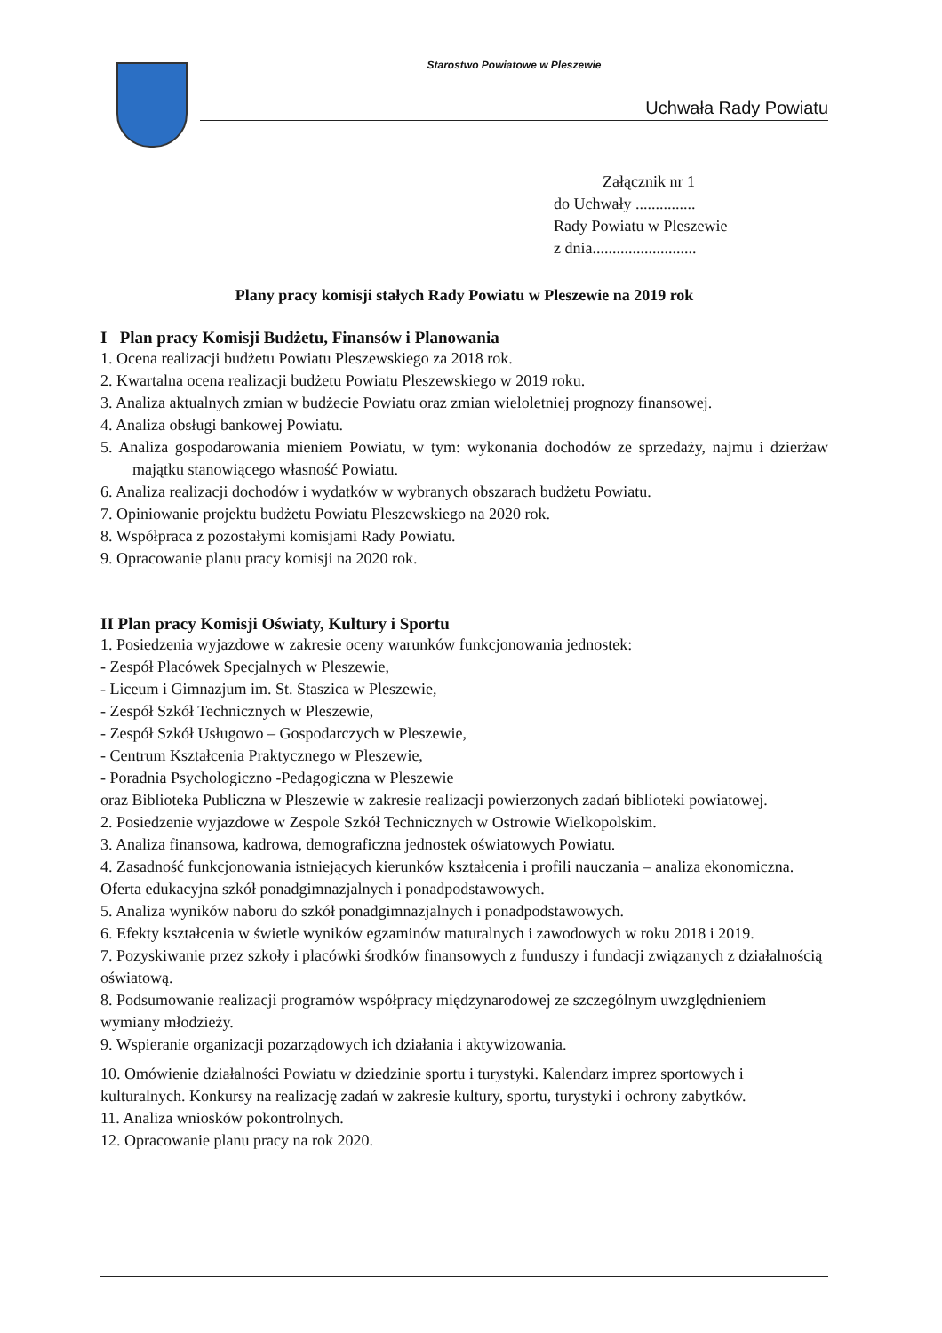Starostwo Powiatowe w Pleszewie
Uchwała Rady Powiatu
Załącznik nr 1
do Uchwały ...............
Rady Powiatu w Pleszewie
z dnia..........................
Plany pracy komisji stałych Rady Powiatu w Pleszewie na 2019 rok
I Plan pracy Komisji Budżetu, Finansów i Planowania
1. Ocena realizacji budżetu Powiatu Pleszewskiego za 2018 rok.
2. Kwartalna ocena realizacji budżetu Powiatu Pleszewskiego w 2019 roku.
3. Analiza aktualnych zmian w budżecie Powiatu oraz zmian wieloletniej prognozy finansowej.
4. Analiza obsługi bankowej Powiatu.
5. Analiza gospodarowania mieniem Powiatu, w tym: wykonania dochodów ze sprzedaży, najmu i dzierżaw majątku stanowiącego własność Powiatu.
6. Analiza realizacji dochodów i wydatków w wybranych obszarach budżetu Powiatu.
7. Opiniowanie projektu budżetu Powiatu Pleszewskiego na 2020 rok.
8. Współpraca z pozostałymi komisjami Rady Powiatu.
9. Opracowanie planu pracy komisji na 2020 rok.
II Plan pracy Komisji Oświaty, Kultury i Sportu
1. Posiedzenia wyjazdowe w zakresie oceny warunków funkcjonowania jednostek:
- Zespół Placówek Specjalnych w Pleszewie,
- Liceum i Gimnazjum im. St. Staszica w Pleszewie,
- Zespół Szkół Technicznych w Pleszewie,
- Zespół Szkół Usługowo – Gospodarczych w Pleszewie,
- Centrum Kształcenia Praktycznego w Pleszewie,
- Poradnia Psychologiczno -Pedagogiczna w Pleszewie
oraz Biblioteka Publiczna w Pleszewie w zakresie realizacji powierzonych zadań biblioteki powiatowej.
2. Posiedzenie wyjazdowe w Zespole Szkół Technicznych w Ostrowie Wielkopolskim.
3. Analiza finansowa, kadrowa, demograficzna jednostek oświatowych Powiatu.
4. Zasadność funkcjonowania istniejących kierunków kształcenia i profili nauczania – analiza ekonomiczna. Oferta edukacyjna szkół ponadgimnazjalnych i ponadpodstawowych.
5. Analiza wyników naboru do szkół ponadgimnazjalnych i ponadpodstawowych.
6. Efekty kształcenia w świetle wyników egzaminów maturalnych i zawodowych w roku 2018 i 2019.
7. Pozyskiwanie przez szkoły i placówki środków finansowych z funduszy i fundacji związanych z działalnością oświatową.
8. Podsumowanie realizacji programów współpracy międzynarodowej ze szczególnym uwzględnieniem wymiany młodzieży.
9. Wspieranie organizacji pozarządowych ich działania i aktywizowania.
10. Omówienie działalności Powiatu w dziedzinie sportu i turystyki. Kalendarz imprez sportowych i kulturalnych. Konkursy na realizację zadań w zakresie kultury, sportu, turystyki i ochrony zabytków.
11. Analiza wniosków pokontrolnych.
12. Opracowanie planu pracy na rok 2020.